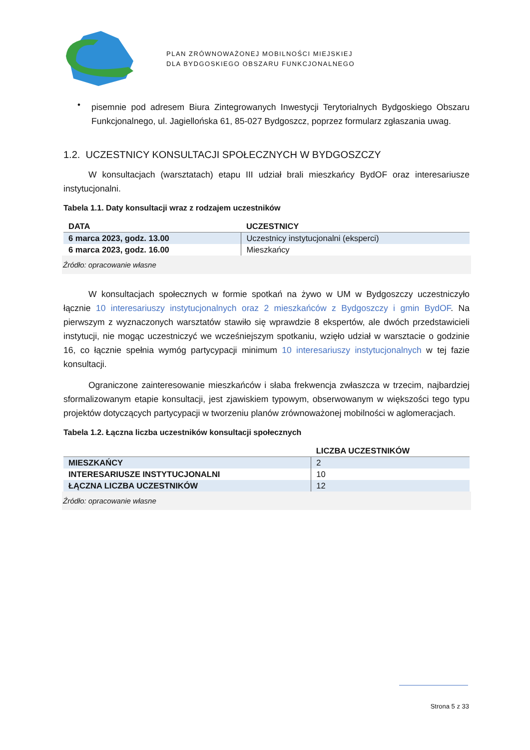PLAN ZRÓWNOWAŻONEJ MOBILNOŚCI MIEJSKIEJ
DLA BYDGOSKIEGO OBSZARU FUNKCJONALNEGO
•
pisemnie pod adresem Biura Zintegrowanych Inwestycji Terytorialnych Bydgoskiego Obszaru Funkcjonalnego, ul. Jagiellońska 61, 85-027 Bydgoszcz, poprzez formularz zgłaszania uwag.
1.2. UCZESTNICY KONSULTACJI SPOŁECZNYCH W BYDGOSZCZY
W konsultacjach (warsztatach) etapu III udział brali mieszkańcy BydOF oraz interesariusze instytucjonalni.
Tabela 1.1. Daty konsultacji wraz z rodzajem uczestników
| DATA | UCZESTNICY |
| --- | --- |
| 6 marca 2023, godz. 13.00 | Uczestnicy instytucjonalni (eksperci) |
| 6 marca 2023, godz. 16.00 | Mieszkańcy |
Źródło: opracowanie własne
W konsultacjach społecznych w formie spotkań na żywo w UM w Bydgoszczy uczestniczyło łącznie 10 interesariuszy instytucjonalnych oraz 2 mieszkańców z Bydgoszczy i gmin BydOF. Na pierwszym z wyznaczonych warsztatów stawiło się wprawdzie 8 ekspertów, ale dwóch przedstawicieli instytucji, nie mogąc uczestniczyć we wcześniejszym spotkaniu, wzięło udział w warsztacie o godzinie 16, co łącznie spełnia wymóg partycypacji minimum 10 interesariuszy instytucjonalnych w tej fazie konsultacji.
Ograniczone zainteresowanie mieszkańców i słaba frekwencja zwłaszcza w trzecim, najbardziej sformalizowanym etapie konsultacji, jest zjawiskiem typowym, obserwowanym w większości tego typu projektów dotyczących partycypacji w tworzeniu planów zrównoważonej mobilności w aglomeracjach.
Tabela 1.2. Łączna liczba uczestników konsultacji społecznych
| | LICZBA UCZESTNIKÓW |
| --- | --- |
| MIESZKAŃCY | 2 |
| INTERESARIUSZE INSTYTUCJONALNI | 10 |
| ŁĄCZNA LICZBA UCZESTNIKÓW | 12 |
Źródło: opracowanie własne
Strona 5 z 33